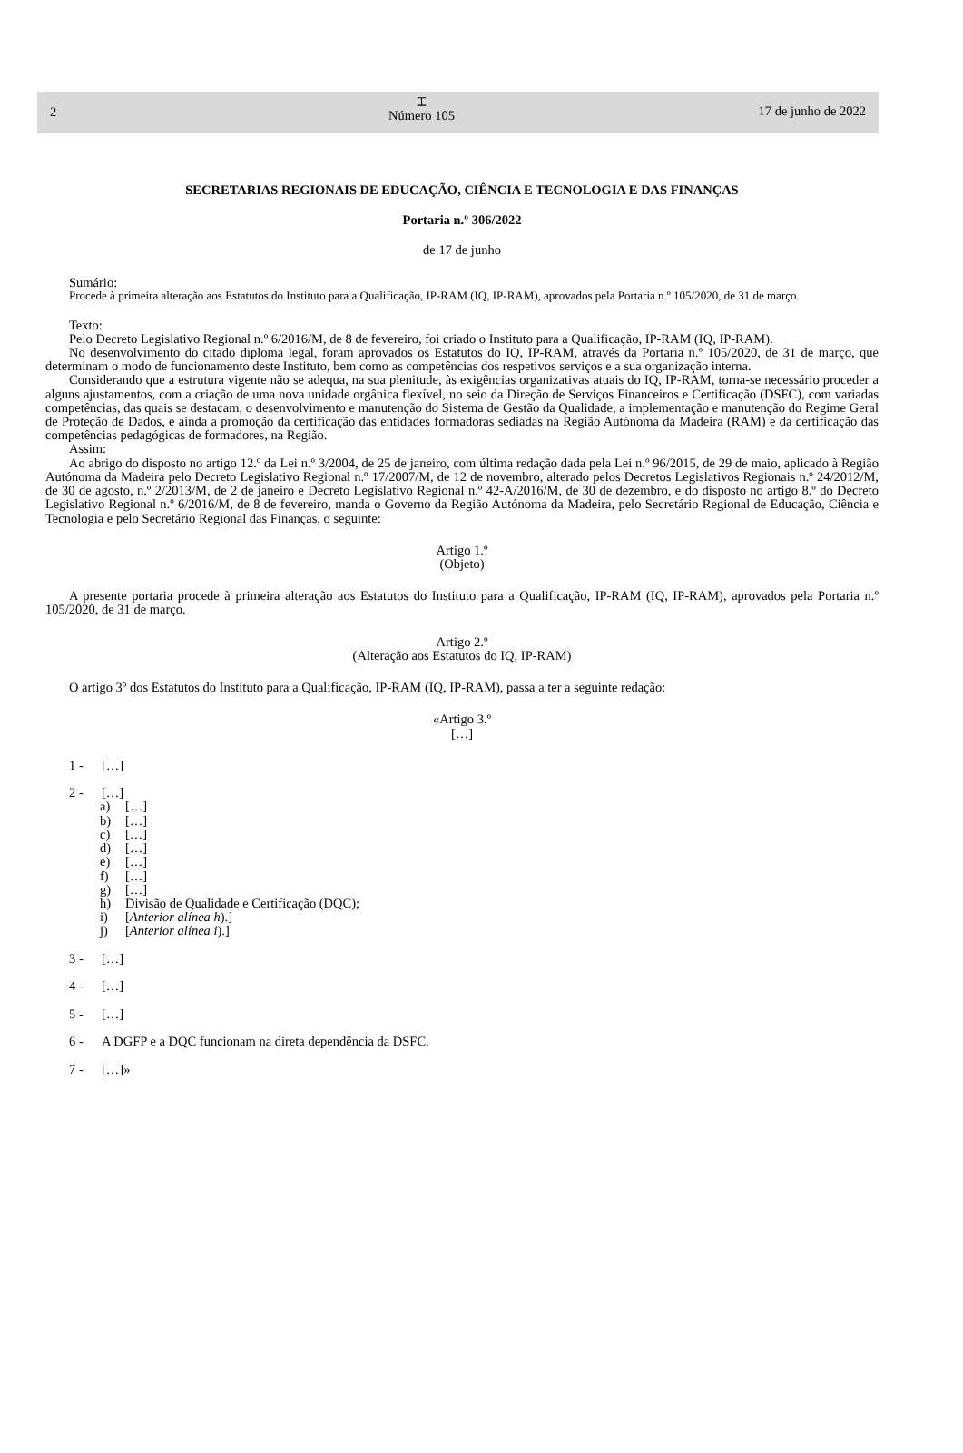2
⌶
Número 105
17 de junho de 2022
SECRETARIAS REGIONAIS DE EDUCAÇÃO, CIÊNCIA E TECNOLOGIA E DAS FINANÇAS
Portaria n.º 306/2022
de 17 de junho
Sumário:
Procede à primeira alteração aos Estatutos do Instituto para a Qualificação, IP-RAM (IQ, IP-RAM), aprovados pela Portaria n.º 105/2020, de 31 de março.
Texto:
Pelo Decreto Legislativo Regional n.º 6/2016/M, de 8 de fevereiro, foi criado o Instituto para a Qualificação, IP-RAM (IQ, IP-RAM).
No desenvolvimento do citado diploma legal, foram aprovados os Estatutos do IQ, IP-RAM, através da Portaria n.º 105/2020, de 31 de março, que determinam o modo de funcionamento deste Instituto, bem como as competências dos respetivos serviços e a sua organização interna.
Considerando que a estrutura vigente não se adequa, na sua plenitude, às exigências organizativas atuais do IQ, IP-RAM, torna-se necessário proceder a alguns ajustamentos, com a criação de uma nova unidade orgânica flexível, no seio da Direção de Serviços Financeiros e Certificação (DSFC), com variadas competências, das quais se destacam, o desenvolvimento e manutenção do Sistema de Gestão da Qualidade, a implementação e manutenção do Regime Geral de Proteção de Dados, e ainda a promoção da certificação das entidades formadoras sediadas na Região Autónoma da Madeira (RAM) e da certificação das competências pedagógicas de formadores, na Região.
Assim:
Ao abrigo do disposto no artigo 12.º da Lei n.º 3/2004, de 25 de janeiro, com última redação dada pela Lei n.º 96/2015, de 29 de maio, aplicado à Região Autónoma da Madeira pelo Decreto Legislativo Regional n.º 17/2007/M, de 12 de novembro, alterado pelos Decretos Legislativos Regionais n.º 24/2012/M, de 30 de agosto, n.º 2/2013/M, de 2 de janeiro e Decreto Legislativo Regional n.º 42-A/2016/M, de 30 de dezembro, e do disposto no artigo 8.º do Decreto Legislativo Regional n.º 6/2016/M, de 8 de fevereiro, manda o Governo da Região Autónoma da Madeira, pelo Secretário Regional de Educação, Ciência e Tecnologia e pelo Secretário Regional das Finanças, o seguinte:
Artigo 1.º
(Objeto)
A presente portaria procede à primeira alteração aos Estatutos do Instituto para a Qualificação, IP-RAM (IQ, IP-RAM), aprovados pela Portaria n.º 105/2020, de 31 de março.
Artigo 2.º
(Alteração aos Estatutos do IQ, IP-RAM)
O artigo 3º dos Estatutos do Instituto para a Qualificação, IP-RAM (IQ, IP-RAM), passa a ter a seguinte redação:
«Artigo 3.º
[…]
1 - […]
2 - […]
a) […]
b) […]
c) […]
d) […]
e) […]
f) […]
g) […]
h) Divisão de Qualidade e Certificação (DQC);
i) [Anterior alínea h).]
j) [Anterior alínea i).]
3 - […]
4 - […]
5 - […]
6 - A DGFP e a DQC funcionam na direta dependência da DSFC.
7 - […]»